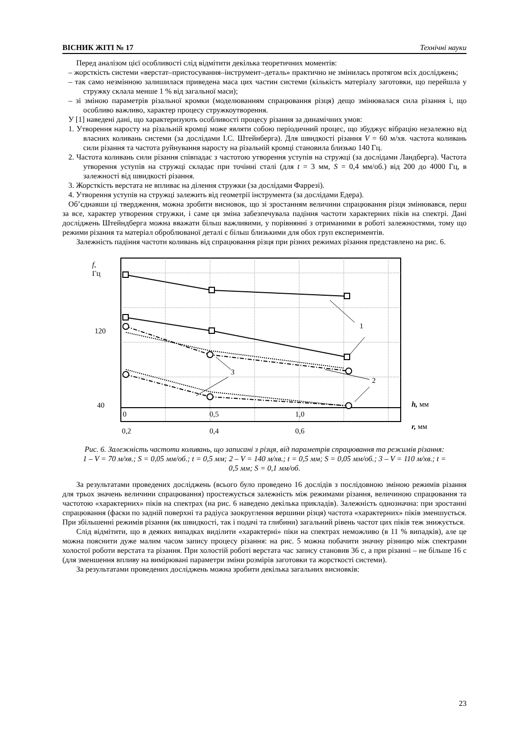ВІСНИК ЖІТІ № 17 Технічні науки
Перед аналізом цієї особливості слід відмітити декілька теоретичних моментів:
– жорсткість системи «верстат–пристосування–інструмент–деталь» практично не змінилась протягом всіх досліджень;
– так само незмінною залишилася приведена маса цих частин системи (кількість матеріалу заготовки, що перейшла у стружку склала менше 1 % від загальної маси);
– зі зміною параметрів різальної кромки (моделюванням спрацювання різця) дещо змінювалася сила різання і, що особливо важливо, характер процесу стружкоутворення.
У [1] наведені дані, що характеризують особливості процесу різання за динамічних умов:
1. Утворення наросту на різальній кромці може являти собою періодичний процес, що збуджує вібрацію незалежно від власних коливань системи (за дослідами І.С. Штейнберга). Для швидкості різання V = 60 м/хв. частота коливань сили різання та частота руйнування наросту на різальній кромці становила близько 140 Гц.
2. Частота коливань сили різання співпадає з частотою утворення уступів на стружці (за дослідами Ландберга). Частота утворення уступів на стружці складає при точінні сталі (для t = 3 мм, S = 0,4 мм/об.) від 200 до 4000 Гц, в залежності від швидкості різання.
3. Жорсткість верстата не впливає на ділення стружки (за дослідами Фаррезі).
4. Утворення уступів на стружці залежить від геометрії інструмента (за дослідами Едера).
Об’єднавши ці твердження, можна зробити висновок, що зі зростанням величини спрацювання різця змінювався, перш за все, характер утворення стружки, і саме ця зміна забезпечувала падіння частоти характерних піків на спектрі. Дані досліджень Штейндберга можна вважати більш важливими, у порівнянні з отриманими в роботі залежностями, тому що режими різання та матеріал оброблюваної деталі є більш близькими для обох груп експериментів.
Залежність падіння частоти коливань від спрацювання різця при різних режимах різання представлено на рис. 6.
f,
Гц
120
40
1
2
3
0
0,5
1,0
h, мм
0,2
0,4
0,6
r, мм
Рис. 6. Залежність частоти коливань, що записані з різця, від параметрів спрацювання та режимів різання: 1 – V = 70 м/хв.; S = 0,05 мм/об.; t = 0,5 мм; 2 – V = 140 м/хв.; t = 0,5 мм; S = 0,05 мм/об.; 3 – V = 110 м/хв.; t = 0,5 мм; S = 0,1 мм/об.
За результатами проведених досліджень (всього було проведено 16 дослідів з послідовною зміною режимів різання для трьох значень величини спрацювання) простежується залежність між режимами різання, величиною спрацювання та частотою «характерних» піків на спектрах (на рис. 6 наведено декілька прикладів). Залежність однозначна: при зростанні спрацювання (фаски по задній поверхні та радіуса заокруглення вершини різця) частота «характерних» піків зменшується. При збільшенні режимів різання (як швидкості, так і подачі та глибини) загальний рівень частот цих піків теж знижується.
Слід відмітити, що в деяких випадках виділити «характерні» піки на спектрах неможливо (в 11 % випадків), але це можна пояснити дуже малим часом запису процесу різання: на рис. 5 можна побачити значну різницю між спектрами холостої роботи верстата та різання. При холостій роботі верстата час запису становив 36 с, а при різанні – не більше 16 с (для зменшення впливу на вимірювані параметри зміни розмірів заготовки та жорсткості системи).
За результатами проведених досліджень можна зробити декілька загальних висновків:
23